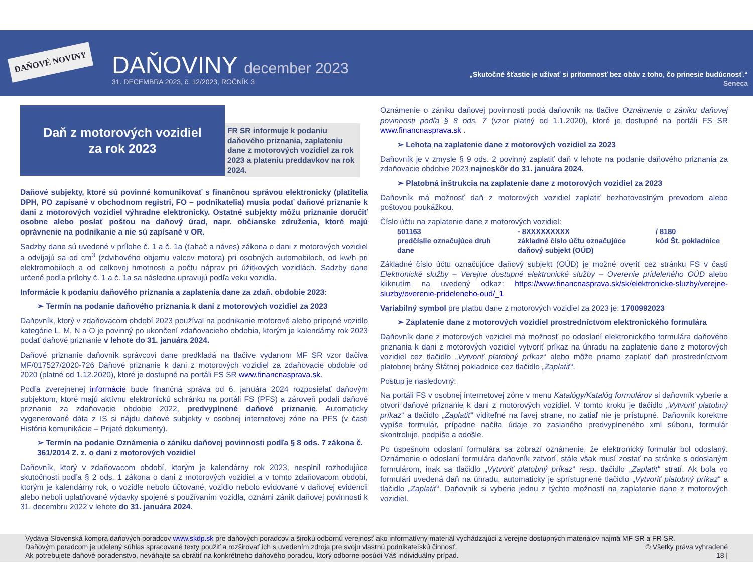DAŇOVÉ NOVINY DAŇOVINY december 2023
31. DECEMBRA 2023, č. 12/2023, ROČNÍK 3
„Skutočné šťastie je užívať si prítomnosť bez obáv z toho, čo prinesie budúcnosť.“
Seneca
Daň z motorových vozidiel
za rok 2023
FR SR informuje k podaniu daňového priznania, zaplateniu dane z motorových vozidiel za rok 2023 a plateniu preddavkov na rok 2024.
Daňové subjekty, ktoré sú povinné komunikovať s finančnou správou elektronicky (platitelia DPH, PO zapísané v obchodnom registri, FO – podnikatelia) musia podať daňové priznanie k dani z motorových vozidiel výhradne elektronicky. Ostatné subjekty môžu priznanie doručiť osobne alebo poslať poštou na daňový úrad, napr. občianske združenia, ktoré majú oprávnenie na podnikanie a nie sú zapísané v OR.
Sadzby dane sú uvedené v prílohe č. 1 a č. 1a (ťahač a náves) zákona o dani z motorových vozidiel a odvíjajú sa od cm<sup>3</sup> (zdvihového objemu valcov motora) pri osobných automobiloch, od kw/h pri elektromobiloch a od celkovej hmotnosti a počtu náprav pri úžitkových vozidlách. Sadzby dane určené podľa prílohy č. 1 a č. 1a sa následne upravujú podľa veku vozidla.
Informácie k podaniu daňového priznania a zaplatenia dane za zdaň. obdobie 2023:
➢ Termín na podanie daňového priznania k dani z motorových vozidiel za 2023
Daňovník, ktorý v zdaňovacom období 2023 používal na podnikanie motorové alebo prípojné vozidlo kategórie L, M, N a O je povinný po ukončení zdaňovacieho obdobia, ktorým je kalendárny rok 2023 podať daňové priznanie v lehote do 31. januára 2024.
Daňové priznanie daňovník správcovi dane predkladá na tlačive vydanom MF SR vzor tlačiva MF/017527/2020-726 Daňové priznanie k dani z motorových vozidiel za zdaňovacie obdobie od 2020 (platné od 1.12.2020), ktoré je dostupné na portáli FS SR www.financnasprava.sk.
Podľa zverejnenej informácie bude finančná správa od 6. januára 2024 rozposielať daňovým subjektom, ktoré majú aktívnu elektronickú schránku na portáli FS (PFS) a zároveň podali daňové priznanie za zdaňovacie obdobie 2022, predvyplnené daňové priznanie. Automaticky vygenerované dáta z IS si nájdu daňové subjekty v osobnej internetovej zóne na PFS (v časti História komunikácie – Prijaté dokumenty).
➢ Termín na podanie Oznámenia o zániku daňovej povinnosti podľa § 8 ods. 7 zákona č. 361/2014 Z. z. o dani z motorových vozidiel
Daňovník, ktorý v zdaňovacom období, ktorým je kalendárny rok 2023, nesplnil rozhodujúce skutočnosti podľa § 2 ods. 1 zákona o dani z motorových vozidiel a v tomto zdaňovacom období, ktorým je kalendárny rok, o vozidle nebolo účtované, vozidlo nebolo evidované v daňovej evidencii alebo neboli uplatňované výdavky spojené s používaním vozidla, oznámi zánik daňovej povinnosti k 31. decembru 2022 v lehote do 31. januára 2024.
Oznámenie o zániku daňovej povinnosti podá daňovník na tlačive Oznámenie o zániku daňovej povinnosti podľa § 8 ods. 7 (vzor platný od 1.1.2020), ktoré je dostupné na portáli FS SR www.financnasprava.sk .
➢ Lehota na zaplatenie dane z motorových vozidiel za 2023
Daňovník je v zmysle § 9 ods. 2 povinný zaplatiť daň v lehote na podanie daňového priznania za zdaňovacie obdobie 2023 najneskôr do 31. januára 2024.
➢ Platobná inštrukcia na zaplatenie dane z motorových vozidiel za 2023
Daňovník má možnosť daň z motorových vozidiel zaplatiť bezhotovostným prevodom alebo poštovou poukážkou.
Číslo účtu na zaplatenie dane z motorových vozidiel:
501163
predčíslie označujúce druh dane
- 8XXXXXXXXX
základné číslo účtu označujúce daňový subjekt (OÚD)
/ 8180
kód Št. pokladnice
Základné číslo účtu označujúce daňový subjekt (OÚD) je možné overiť cez stránku FS v časti Elektronické služby – Verejne dostupné elektronické služby – Overenie prideleného OÚD alebo kliknutím na uvedený odkaz: https://www.financnasprava.sk/sk/elektronicke-sluzby/verejne-sluzby/overenie-prideleneho-oud/_1
Variabilný symbol pre platbu dane z motorových vozidiel za 2023 je: 1700992023
➢ Zaplatenie dane z motorových vozidiel prostredníctvom elektronického formulára
Daňovník dane z motorových vozidiel má možnosť po odoslaní elektronického formulára daňového priznania k dani z motorových vozidiel vytvoriť príkaz na úhradu na zaplatenie dane z motorových vozidiel cez tlačidlo „Vytvoriť platobný príkaz“ alebo môže priamo zaplatiť daň prostredníctvom platobnej brány Štátnej pokladnice cez tlačidlo „Zaplatiť“.
Postup je nasledovný:
Na portáli FS v osobnej internetovej zóne v menu Katalógy/Katalóg formulárov si daňovník vyberie a otvorí daňové priznanie k dani z motorových vozidiel. V tomto kroku je tlačidlo „Vytvoriť platobný príkaz“ a tlačidlo „Zaplatiť“ viditeľné na ľavej strane, no zatiaľ nie je prístupné. Daňovník korektne vypíše formulár, prípadne načíta údaje zo zaslaného predvyplneného xml súboru, formulár skontroluje, podpíše a odošle.
Po úspešnom odoslaní formulára sa zobrazí oznámenie, že elektronický formulár bol odoslaný. Oznámenie o odoslaní formulára daňovník zatvorí, stále však musí zostať na stránke s odoslaným formulárom, inak sa tlačidlo „Vytvoriť platobný príkaz“ resp. tlačidlo „Zaplatiť“ stratí. Ak bola vo formulári uvedená daň na úhradu, automaticky je sprístupnené tlačidlo „Vytvoriť platobný príkaz“ a tlačidlo „Zaplatiť“. Daňovník si vyberie jednu z týchto možností na zaplatenie dane z motorových vozidiel.
Vydáva Slovenská komora daňových poradcov www.skdp.sk pre daňových poradcov a širokú odbornú verejnosť ako informatívny materiál vychádzajúci z verejne dostupných materiálov najmä MF SR a FR SR.
Daňovým poradcom je udelený súhlas spracované texty použiť a rozširovať ich s uvedením zdroja pre svoju vlastnú podnikateľskú činnosť. © Všetky práva vyhradené
Ak potrebujete daňové poradenstvo, neváhajte sa obrátiť na konkrétneho daňového poradcu, ktorý odborne posúdi Váš individuálny prípad. 18 |